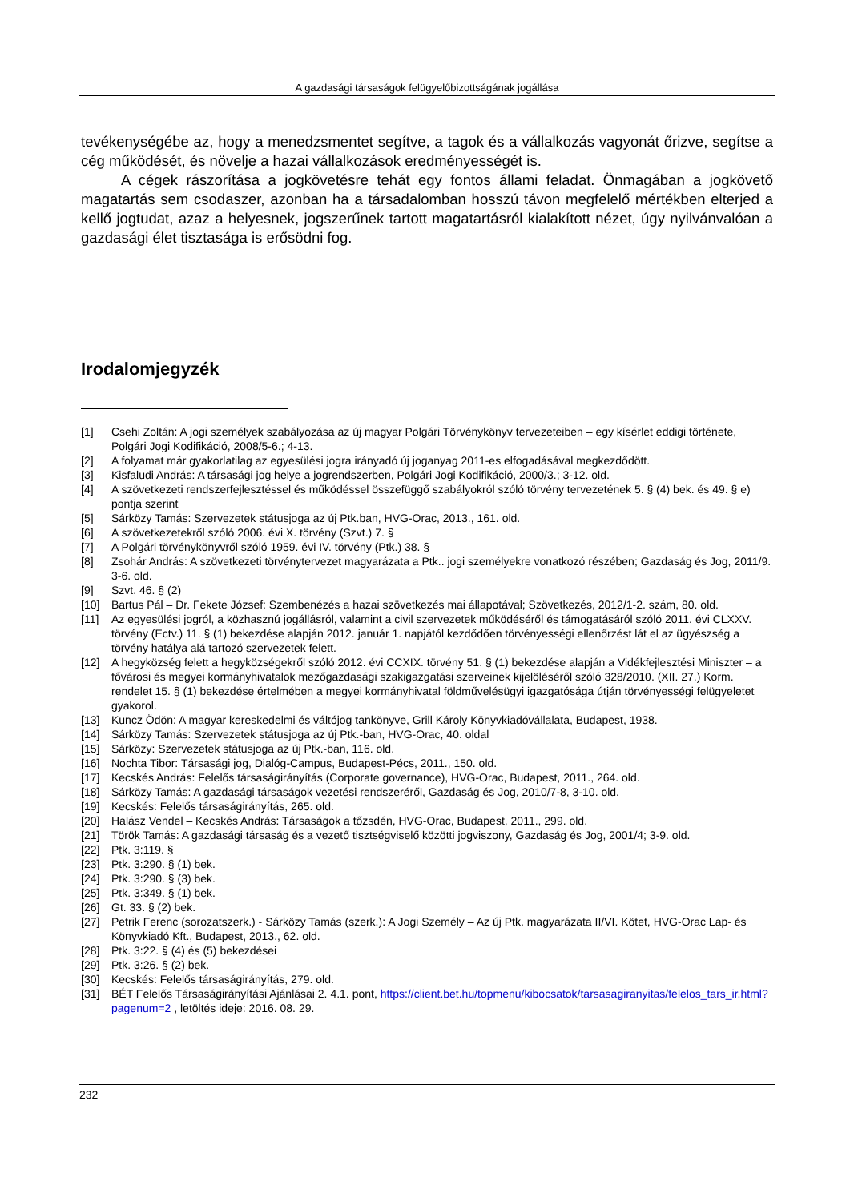A gazdasági társaságok felügyelőbizottságának jogállása
tevékenységébe az, hogy a menedzsmentet segítve, a tagok és a vállalkozás vagyonát őrizve, segítse a cég működését, és növelje a hazai vállalkozások eredményességét is.
A cégek rászorítása a jogkövetésre tehát egy fontos állami feladat. Önmagában a jogkövető magatartás sem csodaszer, azonban ha a társadalomban hosszú távon megfelelő mértékben elterjed a kellő jogtudat, azaz a helyesnek, jogszerűnek tartott magatartásról kialakított nézet, úgy nyilvánvalóan a gazdasági élet tisztasága is erősödni fog.
Irodalomjegyzék
[1] Csehi Zoltán: A jogi személyek szabályozása az új magyar Polgári Törvénykönyv tervezeteiben – egy kísérlet eddigi története, Polgári Jogi Kodifikáció, 2008/5-6.; 4-13.
[2] A folyamat már gyakorlatilag az egyesülési jogra irányadó új joganyag 2011-es elfogadásával megkezdődött.
[3] Kisfaludi András: A társasági jog helye a jogrendszerben, Polgári Jogi Kodifikáció, 2000/3.; 3-12. old.
[4] A szövetkezeti rendszerfejlesztéssel és működéssel összefüggő szabályokról szóló törvény tervezetének 5. § (4) bek. és 49. § e) pontja szerint
[5] Sárközy Tamás: Szervezetek státusjoga az új Ptk.ban, HVG-Orac, 2013., 161. old.
[6] A szövetkezetekről szóló 2006. évi X. törvény (Szvt.) 7. §
[7] A Polgári törvénykönyvről szóló 1959. évi IV. törvény (Ptk.) 38. §
[8] Zsohár András: A szövetkezeti törvénytervezet magyarázata a Ptk.. jogi személyekre vonatkozó részében; Gazdaság és Jog, 2011/9. 3-6. old.
[9] Szvt. 46. § (2)
[10] Bartus Pál – Dr. Fekete József: Szembenézés a hazai szövetkezés mai állapotával; Szövetkezés, 2012/1-2. szám, 80. old.
[11] Az egyesülési jogról, a közhasznú jogállásról, valamint a civil szervezetek működéséről és támogatásáról szóló 2011. évi CLXXV. törvény (Ectv.) 11. § (1) bekezdése alapján 2012. január 1. napjától kezdődően törvényességi ellenőrzést lát el az ügyészség a törvény hatálya alá tartozó szervezetek felett.
[12] A hegyközség felett a hegyközségekről szóló 2012. évi CCXIX. törvény 51. § (1) bekezdése alapján a Vidékfejlesztési Miniszter – a fővárosi és megyei kormányhivatalok mezőgazdasági szakigazgatási szerveinek kijelöléséről szóló 328/2010. (XII. 27.) Korm. rendelet 15. § (1) bekezdése értelmében a megyei kormányhivatal földművelésügyi igazgatósága útján törvényességi felügyeletet gyakorol.
[13] Kuncz Ödön: A magyar kereskedelmi és váltójog tankönyve, Grill Károly Könyvkiadóvállalata, Budapest, 1938.
[14] Sárközy Tamás: Szervezetek státusjoga az új Ptk.-ban, HVG-Orac, 40. oldal
[15] Sárközy: Szervezetek státusjoga az új Ptk.-ban, 116. old.
[16] Nochta Tibor: Társasági jog, Dialóg-Campus, Budapest-Pécs, 2011., 150. old.
[17] Kecskés András: Felelős társaságirányítás (Corporate governance), HVG-Orac, Budapest, 2011., 264. old.
[18] Sárközy Tamás: A gazdasági társaságok vezetési rendszeréről, Gazdaság és Jog, 2010/7-8, 3-10. old.
[19] Kecskés: Felelős társaságirányítás, 265. old.
[20] Halász Vendel – Kecskés András: Társaságok a tőzsdén, HVG-Orac, Budapest, 2011., 299. old.
[21] Török Tamás: A gazdasági társaság és a vezető tisztségviselő közötti jogviszony, Gazdaság és Jog, 2001/4; 3-9. old.
[22] Ptk. 3:119. §
[23] Ptk. 3:290. § (1) bek.
[24] Ptk. 3:290. § (3) bek.
[25] Ptk. 3:349. § (1) bek.
[26] Gt. 33. § (2) bek.
[27] Petrik Ferenc (sorozatszerk.) - Sárközy Tamás (szerk.): A Jogi Személy – Az új Ptk. magyarázata II/VI. Kötet, HVG-Orac Lap- és Könyvkiadó Kft., Budapest, 2013., 62. old.
[28] Ptk. 3:22. § (4) és (5) bekezdései
[29] Ptk. 3:26. § (2) bek.
[30] Kecskés: Felelős társaságirányítás, 279. old.
[31] BÉT Felelős Társaságirányítási Ajánlásai 2. 4.1. pont, https://client.bet.hu/topmenu/kibocsatok/tarsasagiranyitas/felelos_tars_ir.html?pagenum=2 , letöltés ideje: 2016. 08. 29.
232